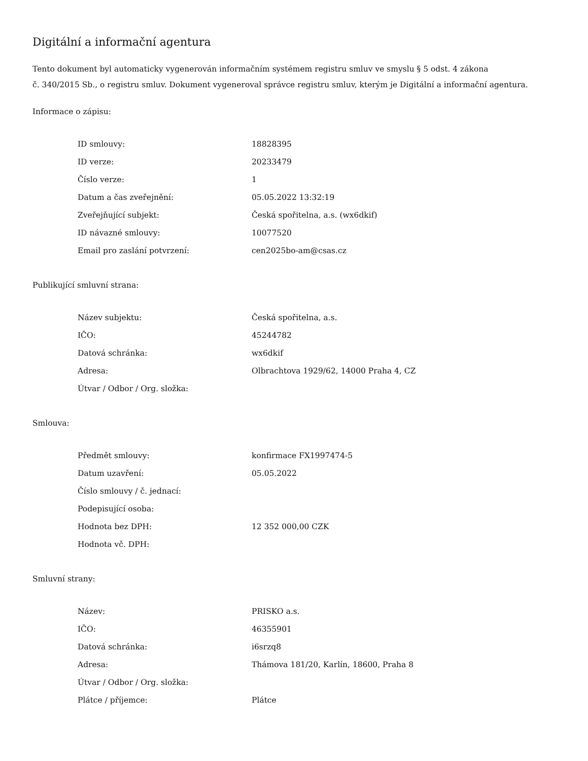Digitální a informační agentura
Tento dokument byl automaticky vygenerován informačním systémem registru smluv ve smyslu § 5 odst. 4 zákona
č. 340/2015 Sb., o registru smluv. Dokument vygeneroval správce registru smluv, kterým je Digitální a informační agentura.
Informace o zápisu:
| ID smlouvy: | 18828395 |
| ID verze: | 20233479 |
| Číslo verze: | 1 |
| Datum a čas zveřejnění: | 05.05.2022 13:32:19 |
| Zveřejňující subjekt: | Česká spořitelna, a.s. (wx6dkif) |
| ID návazné smlouvy: | 10077520 |
| Email pro zaslání potvrzení: | cen2025bo-am@csas.cz |
Publikující smluvní strana:
| Název subjektu: | Česká spořitelna, a.s. |
| IČO: | 45244782 |
| Datová schránka: | wx6dkif |
| Adresa: | Olbrachtova 1929/62, 14000 Praha 4, CZ |
| Útvar / Odbor / Org. složka: | |
Smlouva:
| Předmět smlouvy: | konfirmace FX1997474-5 |
| Datum uzavření: | 05.05.2022 |
| Číslo smlouvy / č. jednací: | |
| Podepisující osoba: | |
| Hodnota bez DPH: | 12 352 000,00 CZK |
| Hodnota vč. DPH: | |
Smluvní strany:
| Název: | PRISKO a.s. |
| IČO: | 46355901 |
| Datová schránka: | i6srzq8 |
| Adresa: | Thámova 181/20, Karlín, 18600, Praha 8 |
| Útvar / Odbor / Org. složka: | |
| Plátce / příjemce: | Plátce |